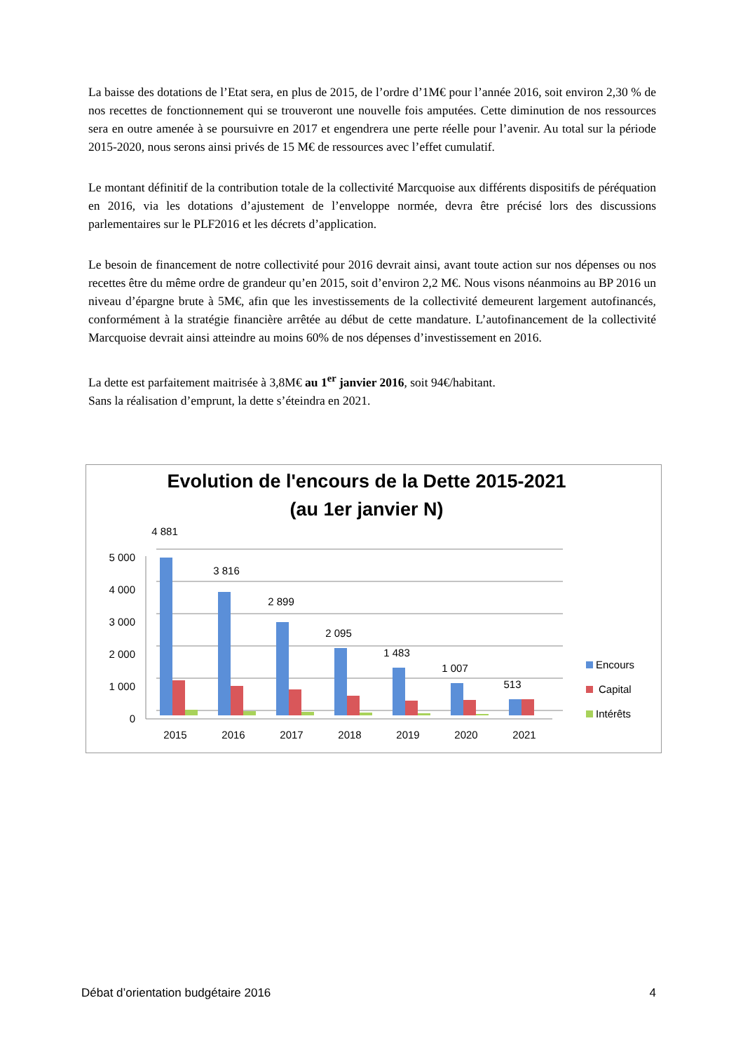La baisse des dotations de l’Etat sera, en plus de 2015, de l’ordre d’1M€ pour l’année 2016, soit environ 2,30 % de nos recettes de fonctionnement qui se trouveront une nouvelle fois amputées. Cette diminution de nos ressources sera en outre amenée à se poursuivre en 2017 et engendrera une perte réelle pour l’avenir. Au total sur la période 2015-2020, nous serons ainsi privés de 15 M€ de ressources avec l’effet cumulatif.
Le montant définitif de la contribution totale de la collectivité Marcquoise aux différents dispositifs de péréquation en 2016, via les dotations d’ajustement de l’enveloppe normée, devra être précisé lors des discussions parlementaires sur le PLF2016 et les décrets d’application.
Le besoin de financement de notre collectivité pour 2016 devrait ainsi, avant toute action sur nos dépenses ou nos recettes être du même ordre de grandeur qu’en 2015, soit d’environ 2,2 M€. Nous visons néanmoins au BP 2016 un niveau d’épargne brute à 5M€, afin que les investissements de la collectivité demeurent largement autofinancés, conformément à la stratégie financière arrêtée au début de cette mandature. L’autofinancement de la collectivité Marcquoise devrait ainsi atteindre au moins 60% de nos dépenses d’investissement en 2016.
La dette est parfaitement maitrisée à 3,8M€ au 1<sup>er</sup> janvier 2016, soit 94€/habitant.
Sans la réalisation d’emprunt, la dette s’éteindra en 2021.
Evolution de l'encours de la Dette 2015-2021
(au 1er janvier N)
5 000
4 000
3 000
2 000
1 000
0
4 881
3 816
2 899
2 095
1 483
1 007
513
2015
2016
2017
2018
2019
2020
2021
Encours
Capital
Intérêts
Débat d’orientation budgétaire 2016 4